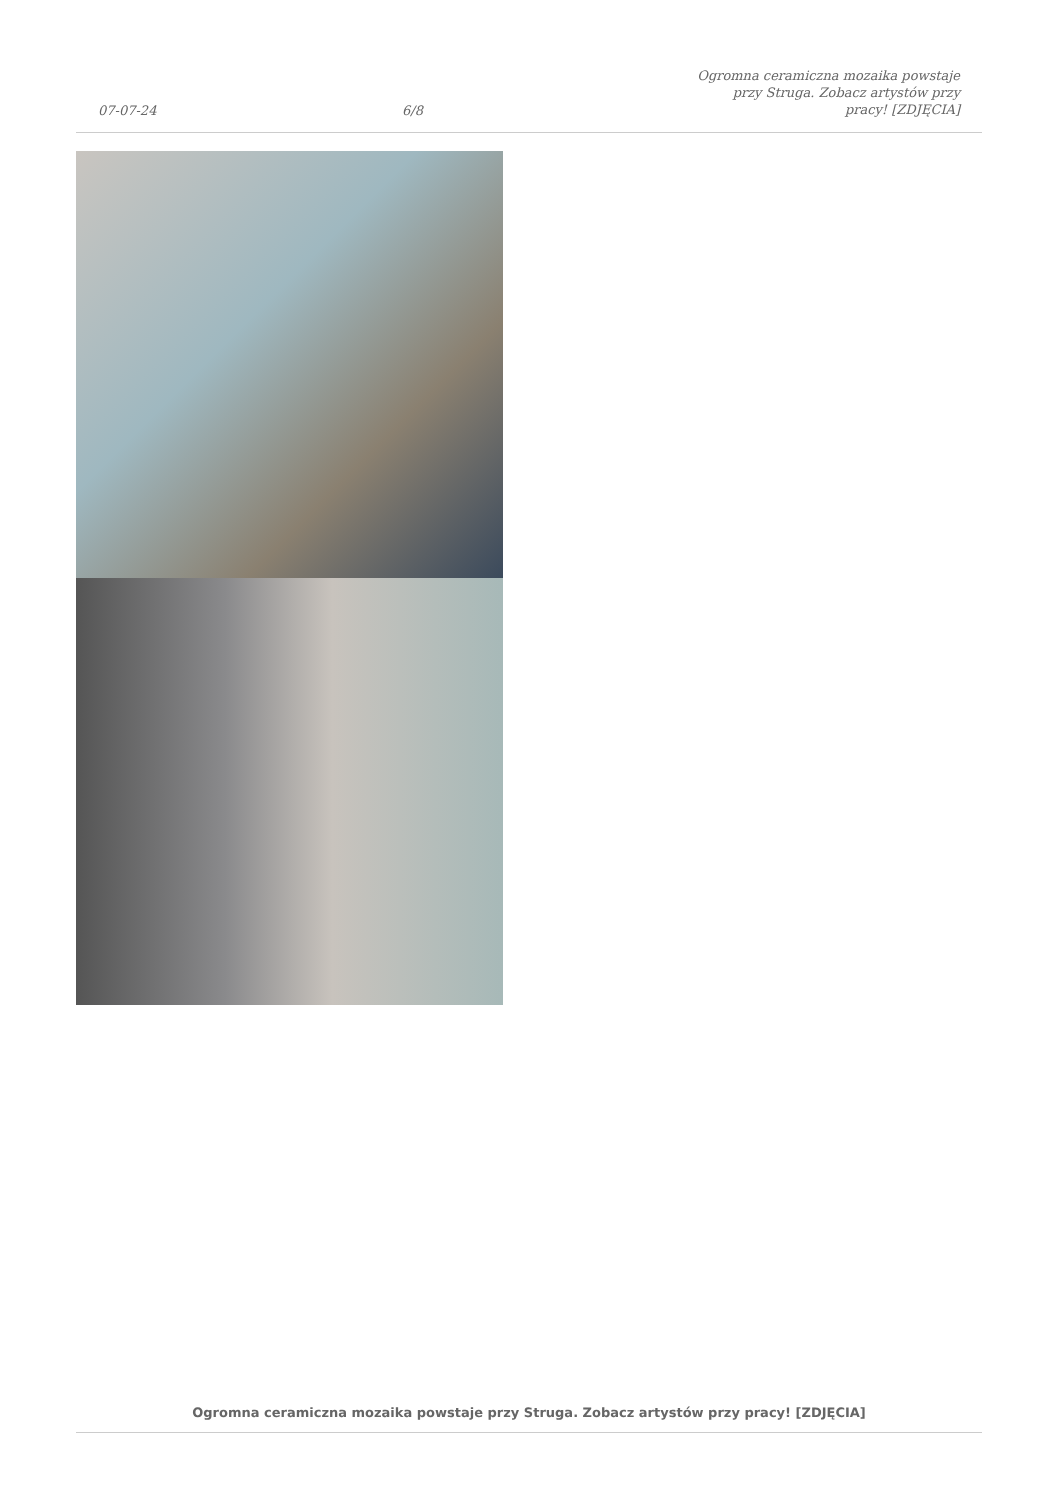07-07-24
6/8
Ogromna ceramiczna mozaika powstaje
przy Struga. Zobacz artystów przy
pracy! [ZDJĘCIA]
Ogromna ceramiczna mozaika powstaje przy Struga. Zobacz artystów przy pracy! [ZDJĘCIA]